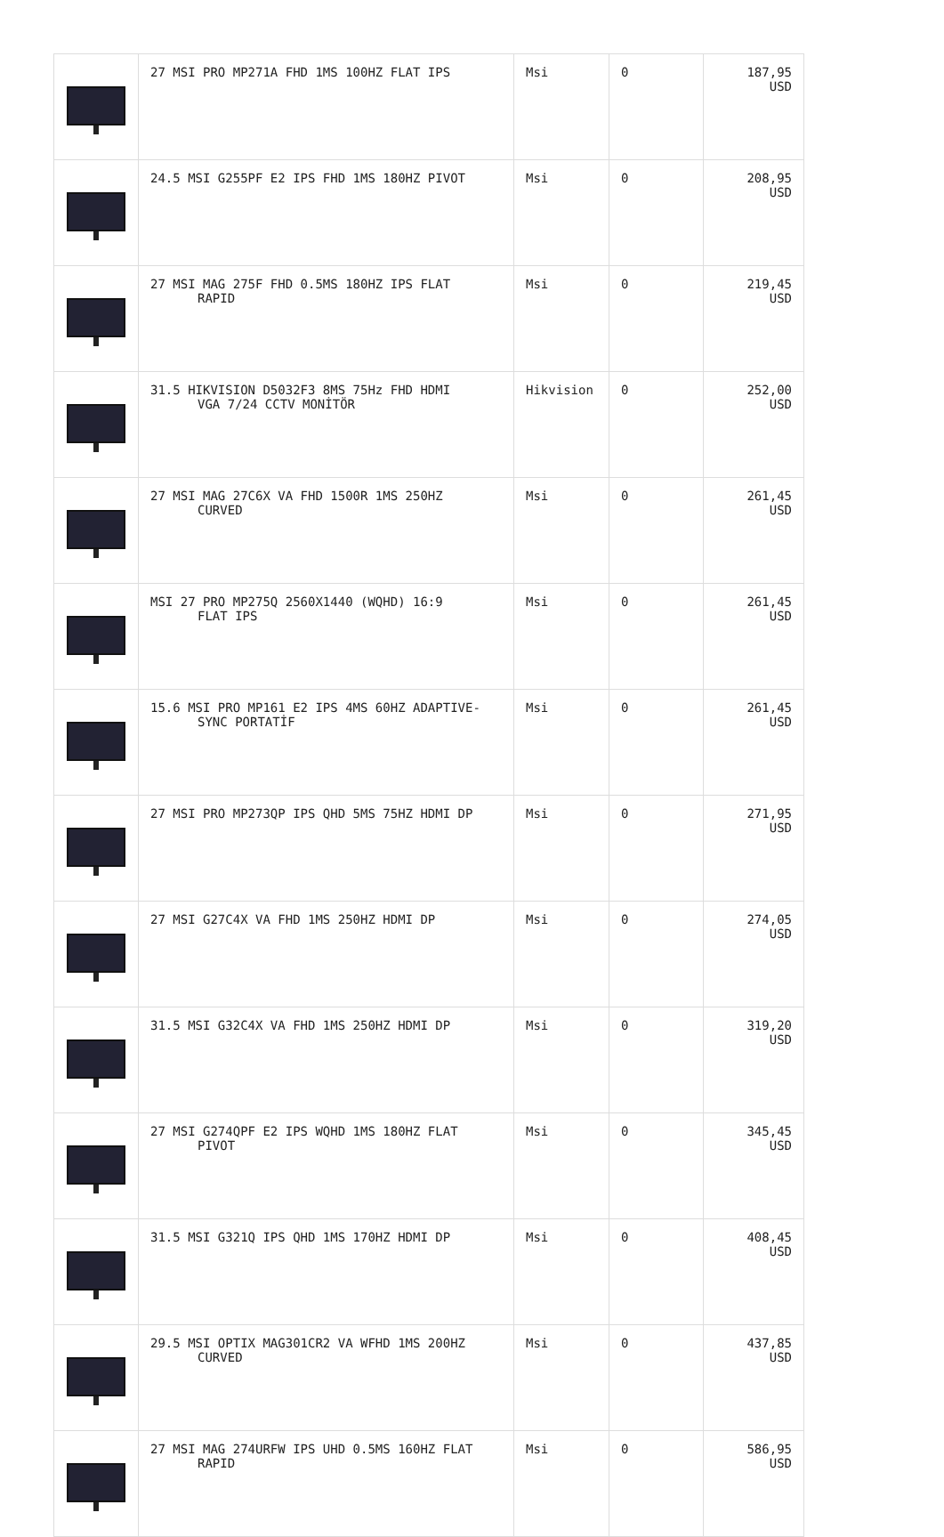| | 27 MSI PRO MP271A FHD 1MS 100HZ FLAT IPS | Msi | 0 | 187,95 USD |
| | 24.5 MSI G255PF E2 IPS FHD 1MS 180HZ PIVOT | Msi | 0 | 208,95 USD |
| | 27 MSI MAG 275F FHD 0.5MS 180HZ IPS FLAT RAPID | Msi | 0 | 219,45 USD |
| | 31.5 HIKVISION D5032F3 8MS 75Hz FHD HDMI VGA 7/24 CCTV MONİTÖR | Hikvision | 0 | 252,00 USD |
| | 27 MSI MAG 27C6X VA FHD 1500R 1MS 250HZ CURVED | Msi | 0 | 261,45 USD |
| | MSI 27 PRO MP275Q 2560X1440 (WQHD) 16:9 FLAT IPS | Msi | 0 | 261,45 USD |
| | 15.6 MSI PRO MP161 E2 IPS 4MS 60HZ ADAPTIVE- SYNC PORTATİF | Msi | 0 | 261,45 USD |
| | 27 MSI PRO MP273QP IPS QHD 5MS 75HZ HDMI DP | Msi | 0 | 271,95 USD |
| | 27 MSI G27C4X VA FHD 1MS 250HZ HDMI DP | Msi | 0 | 274,05 USD |
| | 31.5 MSI G32C4X VA FHD 1MS 250HZ HDMI DP | Msi | 0 | 319,20 USD |
| | 27 MSI G274QPF E2 IPS WQHD 1MS 180HZ FLAT PIVOT | Msi | 0 | 345,45 USD |
| | 31.5 MSI G321Q IPS QHD 1MS 170HZ HDMI DP | Msi | 0 | 408,45 USD |
| | 29.5 MSI OPTIX MAG301CR2 VA WFHD 1MS 200HZ CURVED | Msi | 0 | 437,85 USD |
| | 27 MSI MAG 274URFW IPS UHD 0.5MS 160HZ FLAT RAPID | Msi | 0 | 586,95 USD |